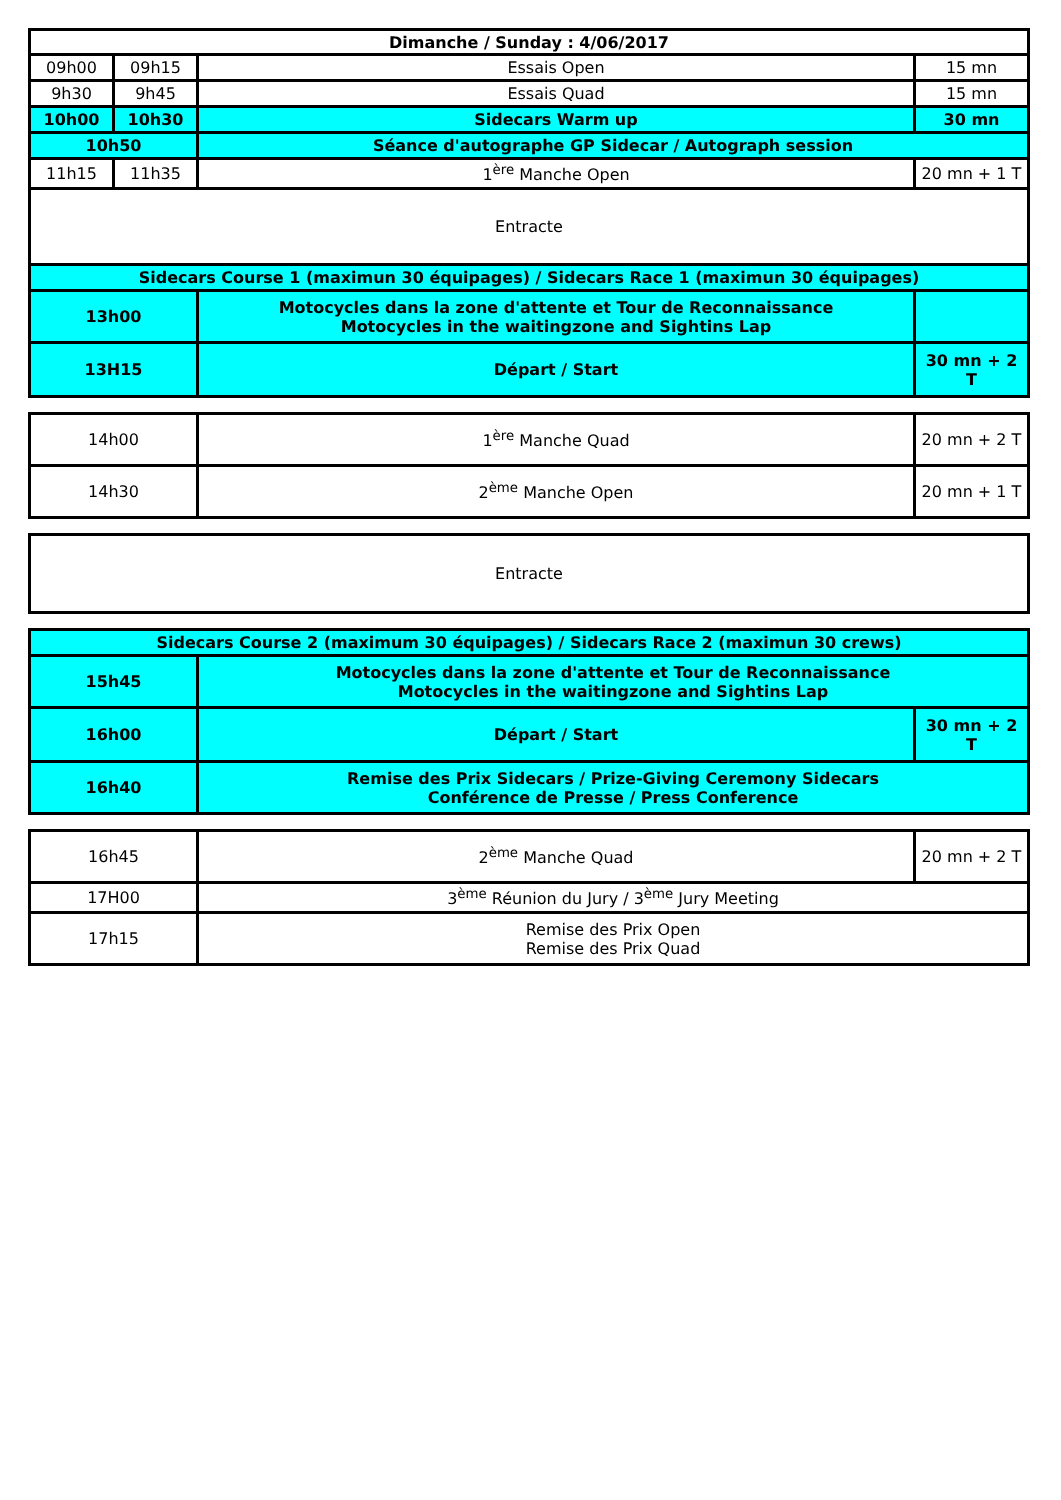| Dimanche / Sunday : 4/06/2017 | | | |
| 09h00 | 09h15 | Essais Open | 15 mn |
| 9h30 | 9h45 | Essais Quad | 15 mn |
| 10h00 | 10h30 | Sidecars Warm up | 30 mn |
| 10h50 | | Séance d'autographe GP Sidecar / Autograph session | |
| 11h15 | 11h35 | 1<sup>ère</sup> Manche Open | 20 mn + 1 T |
| Entracte | | | |
| Sidecars Course 1 (maximun 30 équipages) / Sidecars Race 1 (maximun 30 équipages) | | | |
| 13h00 | | Motocycles dans la zone d'attente et Tour de Reconnaissance Motocycles in the waitingzone and Sightins Lap | |
| 13H15 | | Départ / Start | 30 mn + 2 T |
| 14h00 | 1<sup>ère</sup> Manche Quad | 20 mn + 2 T |
| 14h30 | 2<sup>ème</sup> Manche Open | 20 mn + 1 T |
| Entracte |
| Sidecars Course 2 (maximum 30 équipages) / Sidecars Race 2 (maximun 30 crews) | | |
| 15h45 | Motocycles dans la zone d'attente et Tour de Reconnaissance Motocycles in the waitingzone and Sightins Lap | |
| 16h00 | Départ / Start | 30 mn + 2 T |
| 16h40 | Remise des Prix Sidecars / Prize-Giving Ceremony Sidecars Conférence de Presse / Press Conference | |
| 16h45 | 2<sup>ème</sup> Manche Quad | 20 mn + 2 T |
| 17H00 | 3<sup>ème</sup> Réunion du Jury / 3<sup>ème</sup> Jury Meeting | |
| 17h15 | Remise des Prix Open Remise des Prix Quad | |